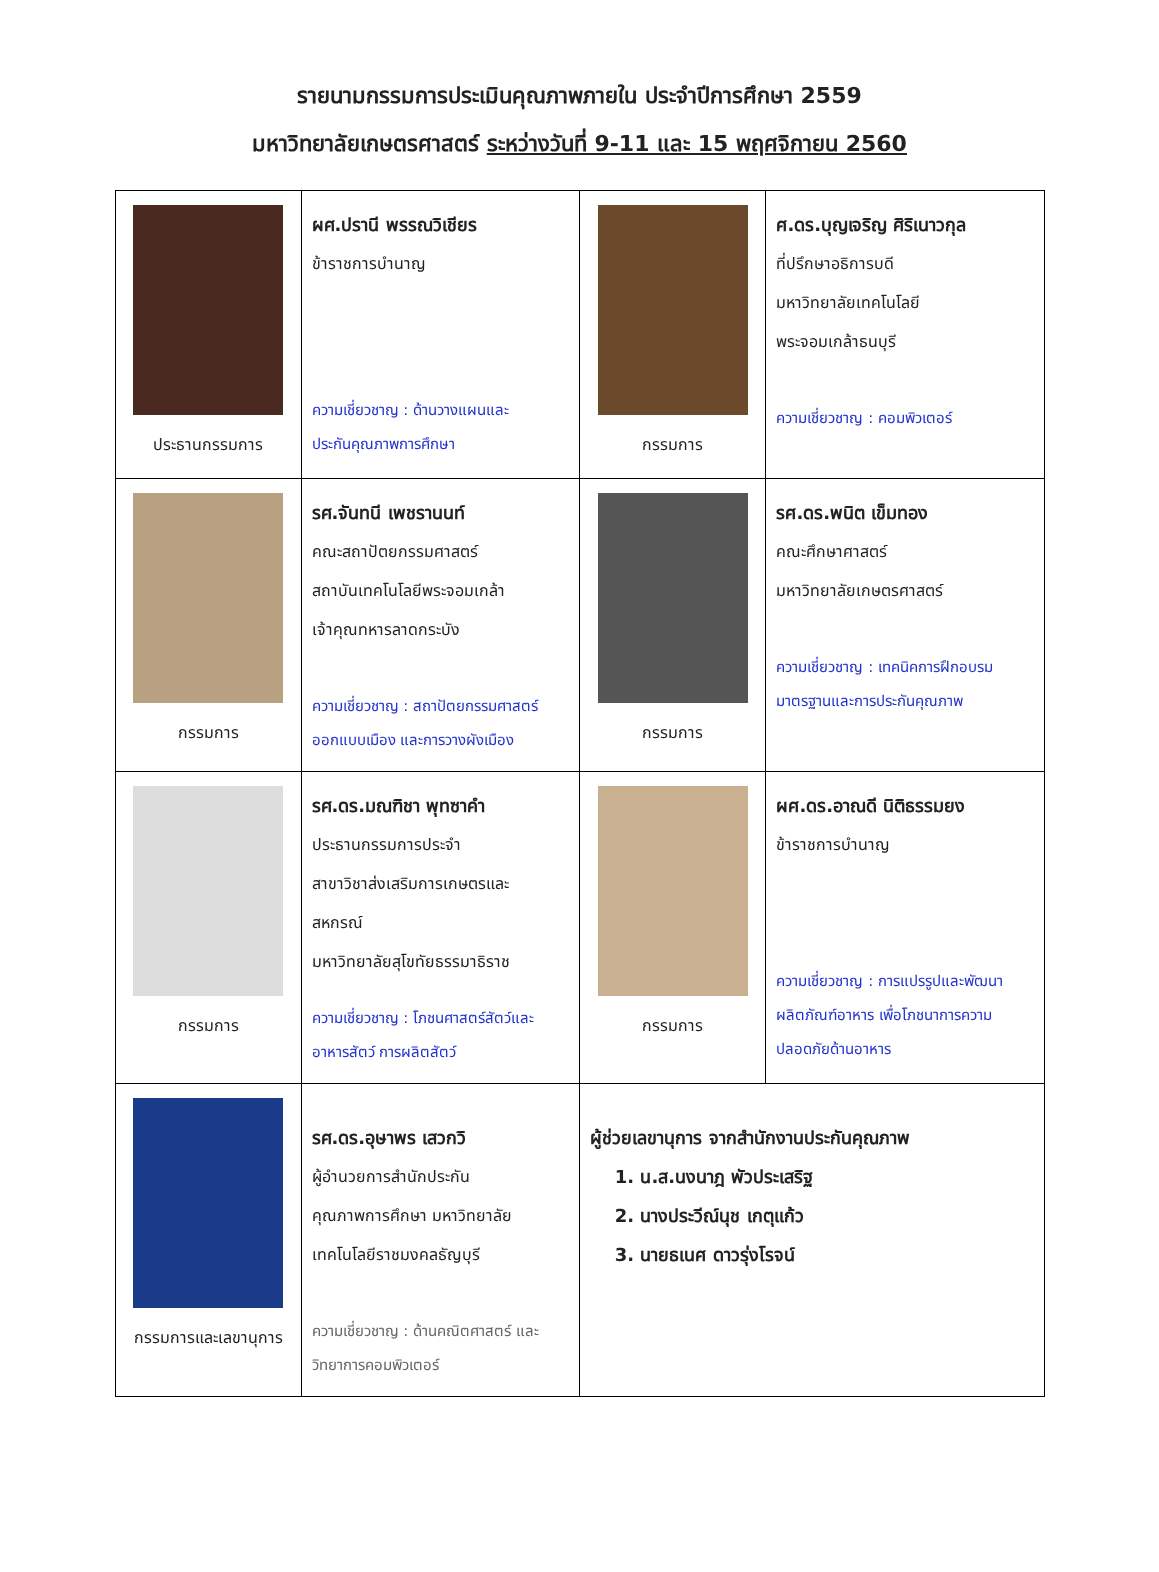รายนามกรรมการประเมินคุณภาพภายใน ประจำปีการศึกษา 2559
มหาวิทยาลัยเกษตรศาสตร์ ระหว่างวันที่ 9-11 และ 15 พฤศจิกายน 2560
| ประธานกรรมการ | ผศ.ปรานี พรรณวิเชียร ข้าราชการบำนาญ ความเชี่ยวชาญ : ด้านวางแผนและ ประกันคุณภาพการศึกษา | กรรมการ | ศ.ดร.บุญเจริญ ศิริเนาวกุล ที่ปรึกษาอธิการบดี มหาวิทยาลัยเทคโนโลยี พระจอมเกล้าธนบุรี ความเชี่ยวชาญ : คอมพิวเตอร์ |
| กรรมการ | รศ.จันทนี เพชรานนท์ คณะสถาปัตยกรรมศาสตร์ สถาบันเทคโนโลยีพระจอมเกล้า เจ้าคุณทหารลาดกระบัง ความเชี่ยวชาญ : สถาปัตยกรรมศาสตร์ ออกแบบเมือง และการวางผังเมือง | กรรมการ | รศ.ดร.พนิต เข็มทอง คณะศึกษาศาสตร์ มหาวิทยาลัยเกษตรศาสตร์ ความเชี่ยวชาญ : เทคนิคการฝึกอบรม มาตรฐานและการประกันคุณภาพ |
| กรรมการ | รศ.ดร.มณฑิชา พุทซาคำ ประธานกรรมการประจำ สาขาวิชาส่งเสริมการเกษตรและ สหกรณ์ มหาวิทยาลัยสุโขทัยธรรมาธิราช ความเชี่ยวชาญ : โภชนศาสตร์สัตว์และ อาหารสัตว์ การผลิตสัตว์ | กรรมการ | ผศ.ดร.อาณดี นิติธรรมยง ข้าราชการบำนาญ ความเชี่ยวชาญ : การแปรรูปและพัฒนา ผลิตภัณฑ์อาหาร เพื่อโภชนาการความ ปลอดภัยด้านอาหาร |
| กรรมการและเลขานุการ | รศ.ดร.อุษาพร เสวกวิ ผู้อำนวยการสำนักประกัน คุณภาพการศึกษา มหาวิทยาลัย เทคโนโลยีราชมงคลธัญบุรี ความเชี่ยวชาญ : ด้านคณิตศาสตร์ และ วิทยาการคอมพิวเตอร์ | ผู้ช่วยเลขานุการ จากสำนักงานประกันคุณภาพ 1. น.ส.นงนาฎ พัวประเสริฐ 2. นางประวีณ์นุช เกตุแก้ว 3. นายธเนศ ดาวรุ่งโรจน์ | |